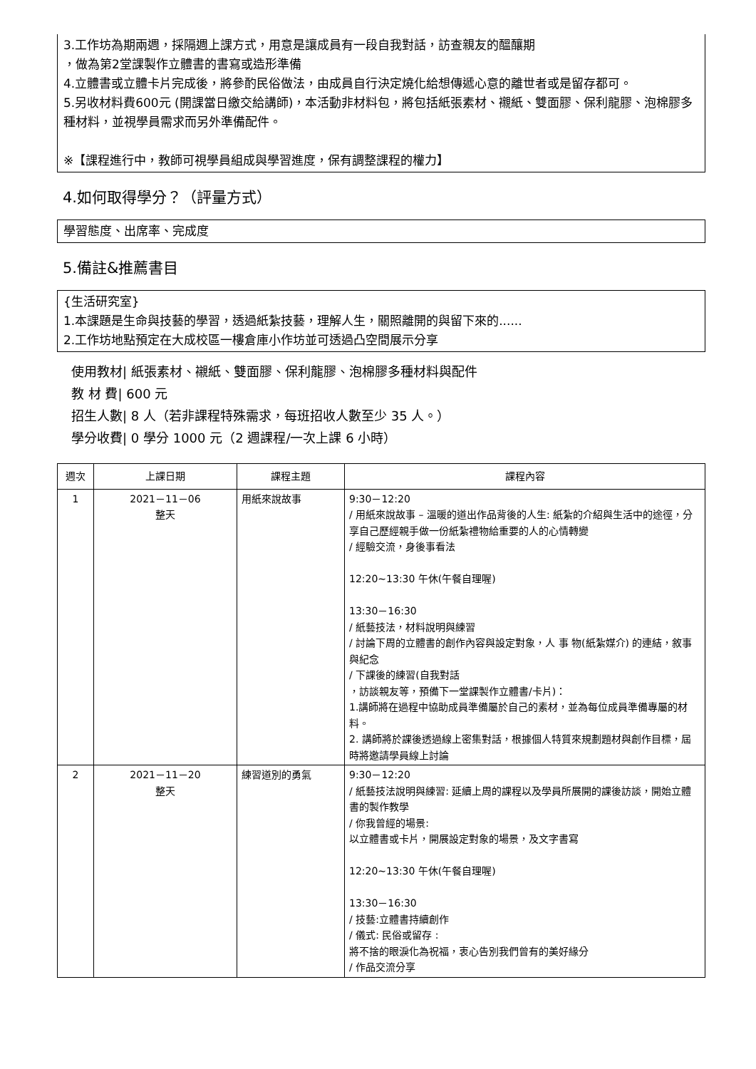3.工作坊為期兩週，採隔週上課方式，用意是讓成員有一段自我對話，訪查親友的醞釀期
，做為第2堂課製作立體書的書寫或造形準備
4.立體書或立體卡片完成後，將參酌民俗做法，由成員自行決定燒化給想傳遞心意的離世者或是留存都可。
5.另收材料費600元 (開課當日繳交給講師)，本活動非材料包，將包括紙張素材、襯紙、雙面膠、保利龍膠、泡棉膠多種材料，並視學員需求而另外準備配件。
※【課程進行中，教師可視學員組成與學習進度，保有調整課程的權力】
4.如何取得學分？（評量方式）
學習態度、出席率、完成度
5.備註&推薦書目
{生活研究室}
1.本課題是生命與技藝的學習，透過紙紮技藝，理解人生，關照離開的與留下來的......
2.工作坊地點預定在大成校區一樓倉庫小作坊並可透過凸空間展示分享
使用教材| 紙張素材、襯紙、雙面膠、保利龍膠、泡棉膠多種材料與配件
教 材 費| 600 元
招生人數| 8 人（若非課程特殊需求，每班招收人數至少 35 人。）
學分收費| 0 學分 1000 元（2 週課程/一次上課 6 小時）
| 週次 | 上課日期 | 課程主題 | 課程內容 |
| --- | --- | --- | --- |
| 1 | 2021－11－06 整天 | 用紙來說故事 | 9:30－12:20 / 用紙來說故事 – 溫暖的道出作品背後的人生: 紙紮的介紹與生活中的途徑，分享自己歷經親手做一份紙紮禮物給重要的人的心情轉變 / 經驗交流，身後事看法 12:20~13:30 午休(午餐自理喔) 13:30－16:30 / 紙藝技法，材料說明與練習 / 討論下周的立體書的創作內容與設定對象，人 事 物(紙紮媒介) 的連結，敘事與紀念 / 下課後的練習(自我對話 ，訪談親友等，預備下一堂課製作立體書/卡片)： 1.講師將在過程中協助成員準備屬於自己的素材，並為每位成員準備專屬的材料。 2. 講師將於課後透過線上密集對話，根據個人特質來規劃題材與創作目標，屆時將邀請學員線上討論 |
| 2 | 2021－11－20 整天 | 練習道別的勇氣 | 9:30－12:20 / 紙藝技法說明與練習: 延續上周的課程以及學員所展開的課後訪談，開始立體書的製作教學 / 你我曾經的場景: 以立體書或卡片，開展設定對象的場景，及文字書寫 12:20~13:30 午休(午餐自理喔) 13:30－16:30 / 技藝:立體書持續創作 / 儀式: 民俗或留存 : 將不捨的眼淚化為祝福，衷心告別我們曾有的美好緣分 / 作品交流分享 |